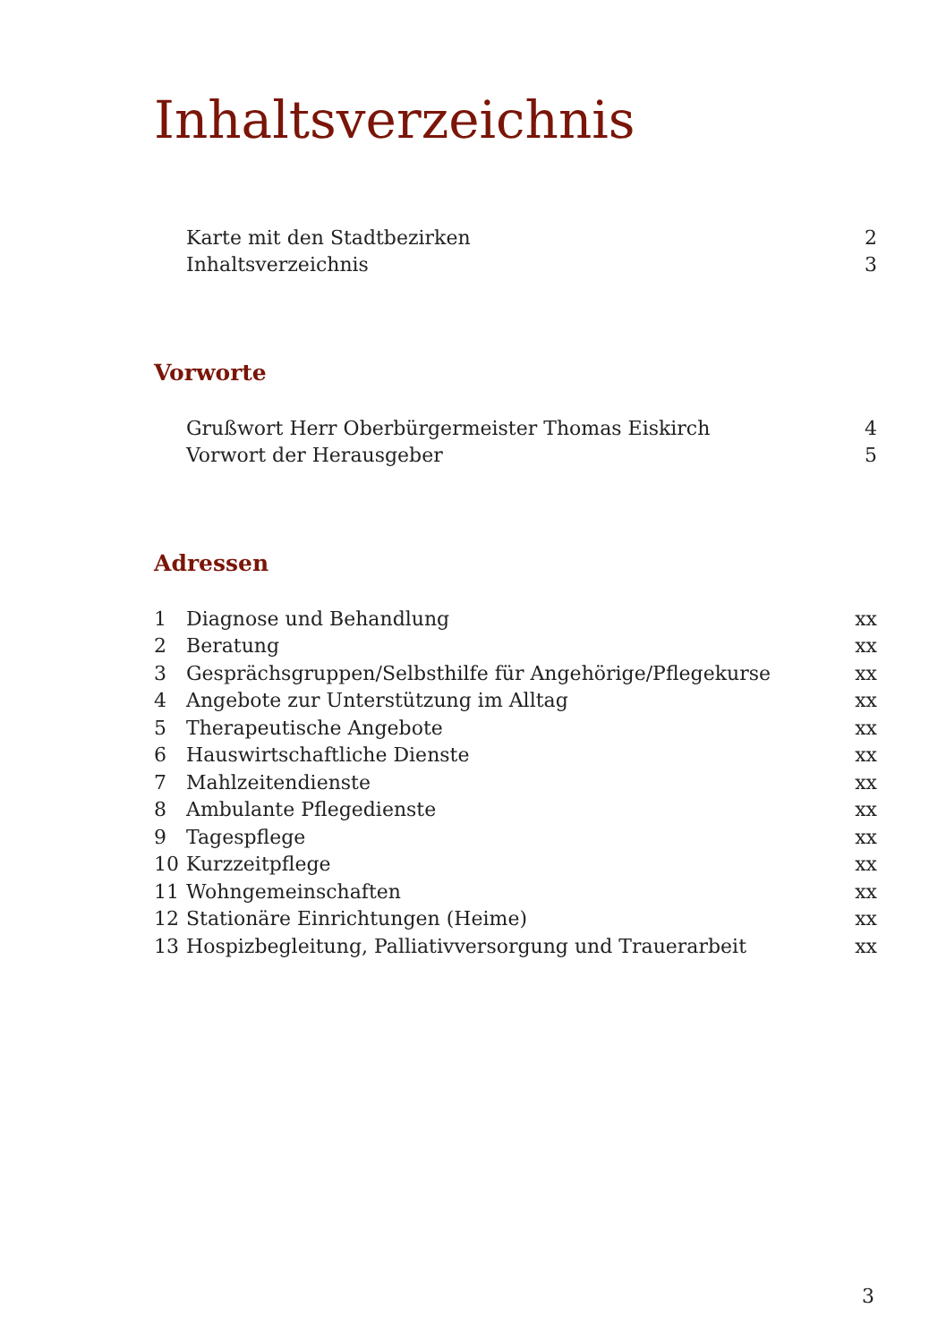Inhaltsverzeichnis
| | Karte mit den Stadtbezirken | 2 |
| | Inhaltsverzeichnis | 3 |
Vorworte
| | Grußwort Herr Oberbürgermeister Thomas Eiskirch | 4 |
| | Vorwort der Herausgeber | 5 |
Adressen
| 1 | Diagnose und Behandlung | xx |
| 2 | Beratung | xx |
| 3 | Gesprächsgruppen/Selbsthilfe für Angehörige/Pflegekurse | xx |
| 4 | Angebote zur Unterstützung im Alltag | xx |
| 5 | Therapeutische Angebote | xx |
| 6 | Hauswirtschaftliche Dienste | xx |
| 7 | Mahlzeitendienste | xx |
| 8 | Ambulante Pflegedienste | xx |
| 9 | Tagespflege | xx |
| 10 | Kurzzeitpflege | xx |
| 11 | Wohngemeinschaften | xx |
| 12 | Stationäre Einrichtungen (Heime) | xx |
| 13 | Hospizbegleitung, Palliativversorgung und Trauerarbeit | xx |
3